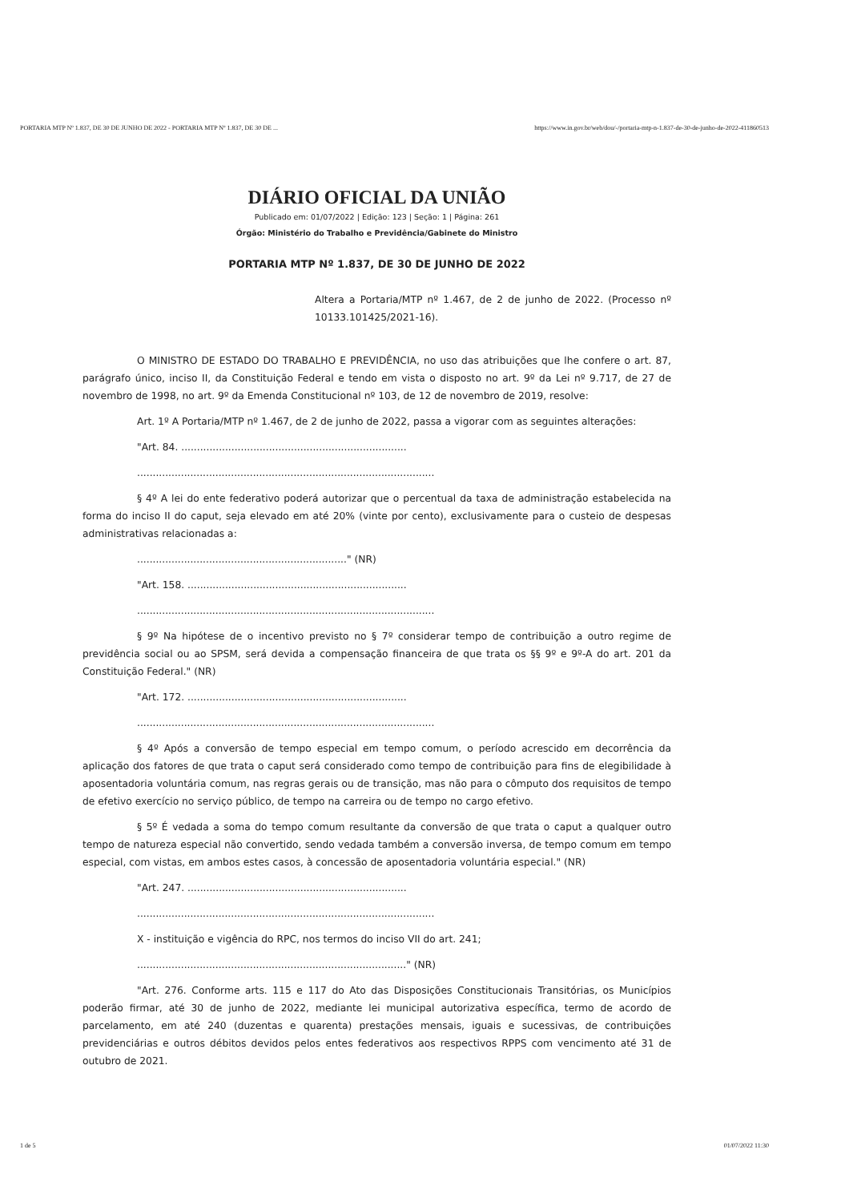PORTARIA MTP Nº 1.837, DE 30 DE JUNHO DE 2022 - PORTARIA MTP Nº 1.837, DE 30 DE ... https://www.in.gov.br/web/dou/-/portaria-mtp-n-1.837-de-30-de-junho-de-2022-411860513
DIÁRIO OFICIAL DA UNIÃO
Publicado em: 01/07/2022 | Edição: 123 | Seção: 1 | Página: 261
Órgão: Ministério do Trabalho e Previdência/Gabinete do Ministro
PORTARIA MTP Nº 1.837, DE 30 DE JUNHO DE 2022
Altera a Portaria/MTP nº 1.467, de 2 de junho de 2022. (Processo nº 10133.101425/2021-16).
O MINISTRO DE ESTADO DO TRABALHO E PREVIDÊNCIA, no uso das atribuições que lhe confere o art. 87, parágrafo único, inciso II, da Constituição Federal e tendo em vista o disposto no art. 9º da Lei nº 9.717, de 27 de novembro de 1998, no art. 9º da Emenda Constitucional nº 103, de 12 de novembro de 2019, resolve:
Art. 1º A Portaria/MTP nº 1.467, de 2 de junho de 2022, passa a vigorar com as seguintes alterações:
"Art. 84. ........................................................................
...............................................................................................
§ 4º A lei do ente federativo poderá autorizar que o percentual da taxa de administração estabelecida na forma do inciso II do caput, seja elevado em até 20% (vinte por cento), exclusivamente para o custeio de despesas administrativas relacionadas a:
..................................................................." (NR)
"Art. 158. ......................................................................
...............................................................................................
§ 9º Na hipótese de o incentivo previsto no § 7º considerar tempo de contribuição a outro regime de previdência social ou ao SPSM, será devida a compensação financeira de que trata os §§ 9º e 9º-A do art. 201 da Constituição Federal." (NR)
"Art. 172. ......................................................................
...............................................................................................
§ 4º Após a conversão de tempo especial em tempo comum, o período acrescido em decorrência da aplicação dos fatores de que trata o caput será considerado como tempo de contribuição para fins de elegibilidade à aposentadoria voluntária comum, nas regras gerais ou de transição, mas não para o cômputo dos requisitos de tempo de efetivo exercício no serviço público, de tempo na carreira ou de tempo no cargo efetivo.
§ 5º É vedada a soma do tempo comum resultante da conversão de que trata o caput a qualquer outro tempo de natureza especial não convertido, sendo vedada também a conversão inversa, de tempo comum em tempo especial, com vistas, em ambos estes casos, à concessão de aposentadoria voluntária especial." (NR)
"Art. 247. ......................................................................
...............................................................................................
X - instituição e vigência do RPC, nos termos do inciso VII do art. 241;
......................................................................................" (NR)
"Art. 276. Conforme arts. 115 e 117 do Ato das Disposições Constitucionais Transitórias, os Municípios poderão firmar, até 30 de junho de 2022, mediante lei municipal autorizativa específica, termo de acordo de parcelamento, em até 240 (duzentas e quarenta) prestações mensais, iguais e sucessivas, de contribuições previdenciárias e outros débitos devidos pelos entes federativos aos respectivos RPPS com vencimento até 31 de outubro de 2021.
1 de 5 01/07/2022 11:30